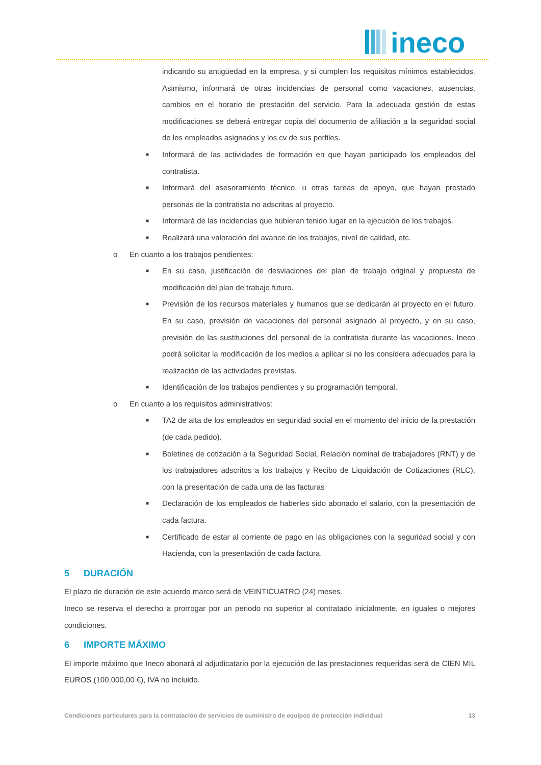ineco
indicando su antigüedad en la empresa, y si cumplen los requisitos mínimos establecidos. Asimismo, informará de otras incidencias de personal como vacaciones, ausencias, cambios en el horario de prestación del servicio. Para la adecuada gestión de estas modificaciones se deberá entregar copia del documento de afiliación a la seguridad social de los empleados asignados y los cv de sus perfiles.
■
Informará de las actividades de formación en que hayan participado los empleados del contratista.
■
Informará del asesoramiento técnico, u otras tareas de apoyo, que hayan prestado personas de la contratista no adscritas al proyecto.
■
Informará de las incidencias que hubieran tenido lugar en la ejecución de los trabajos.
■
Realizará una valoración del avance de los trabajos, nivel de calidad, etc.
o En cuanto a los trabajos pendientes:
■
En su caso, justificación de desviaciones del plan de trabajo original y propuesta de modificación del plan de trabajo futuro.
■
Previsión de los recursos materiales y humanos que se dedicarán al proyecto en el futuro. En su caso, previsión de vacaciones del personal asignado al proyecto, y en su caso, previsión de las sustituciones del personal de la contratista durante las vacaciones. Ineco podrá solicitar la modificación de los medios a aplicar si no los considera adecuados para la realización de las actividades previstas.
■
Identificación de los trabajos pendientes y su programación temporal.
o En cuanto a los requisitos administrativos:
■
TA2 de alta de los empleados en seguridad social en el momento del inicio de la prestación (de cada pedido).
■
Boletines de cotización a la Seguridad Social, Relación nominal de trabajadores (RNT) y de los trabajadores adscritos a los trabajos y Recibo de Liquidación de Cotizaciones (RLC), con la presentación de cada una de las facturas
■
Declaración de los empleados de haberles sido abonado el salario, con la presentación de cada factura.
■
Certificado de estar al corriente de pago en las obligaciones con la seguridad social y con Hacienda, con la presentación de cada factura.
5 DURACIÓN
El plazo de duración de este acuerdo marco será de VEINTICUATRO (24) meses.
Ineco se reserva el derecho a prorrogar por un periodo no superior al contratado inicialmente, en iguales o mejores condiciones.
6 IMPORTE MÁXIMO
El importe máximo que Ineco abonará al adjudicatario por la ejecución de las prestaciones requeridas será de CIEN MIL EUROS (100.000,00 €), IVA no incluido.
Condiciones particulares para la contratación de servicios de suministro de equipos de protección individual 13